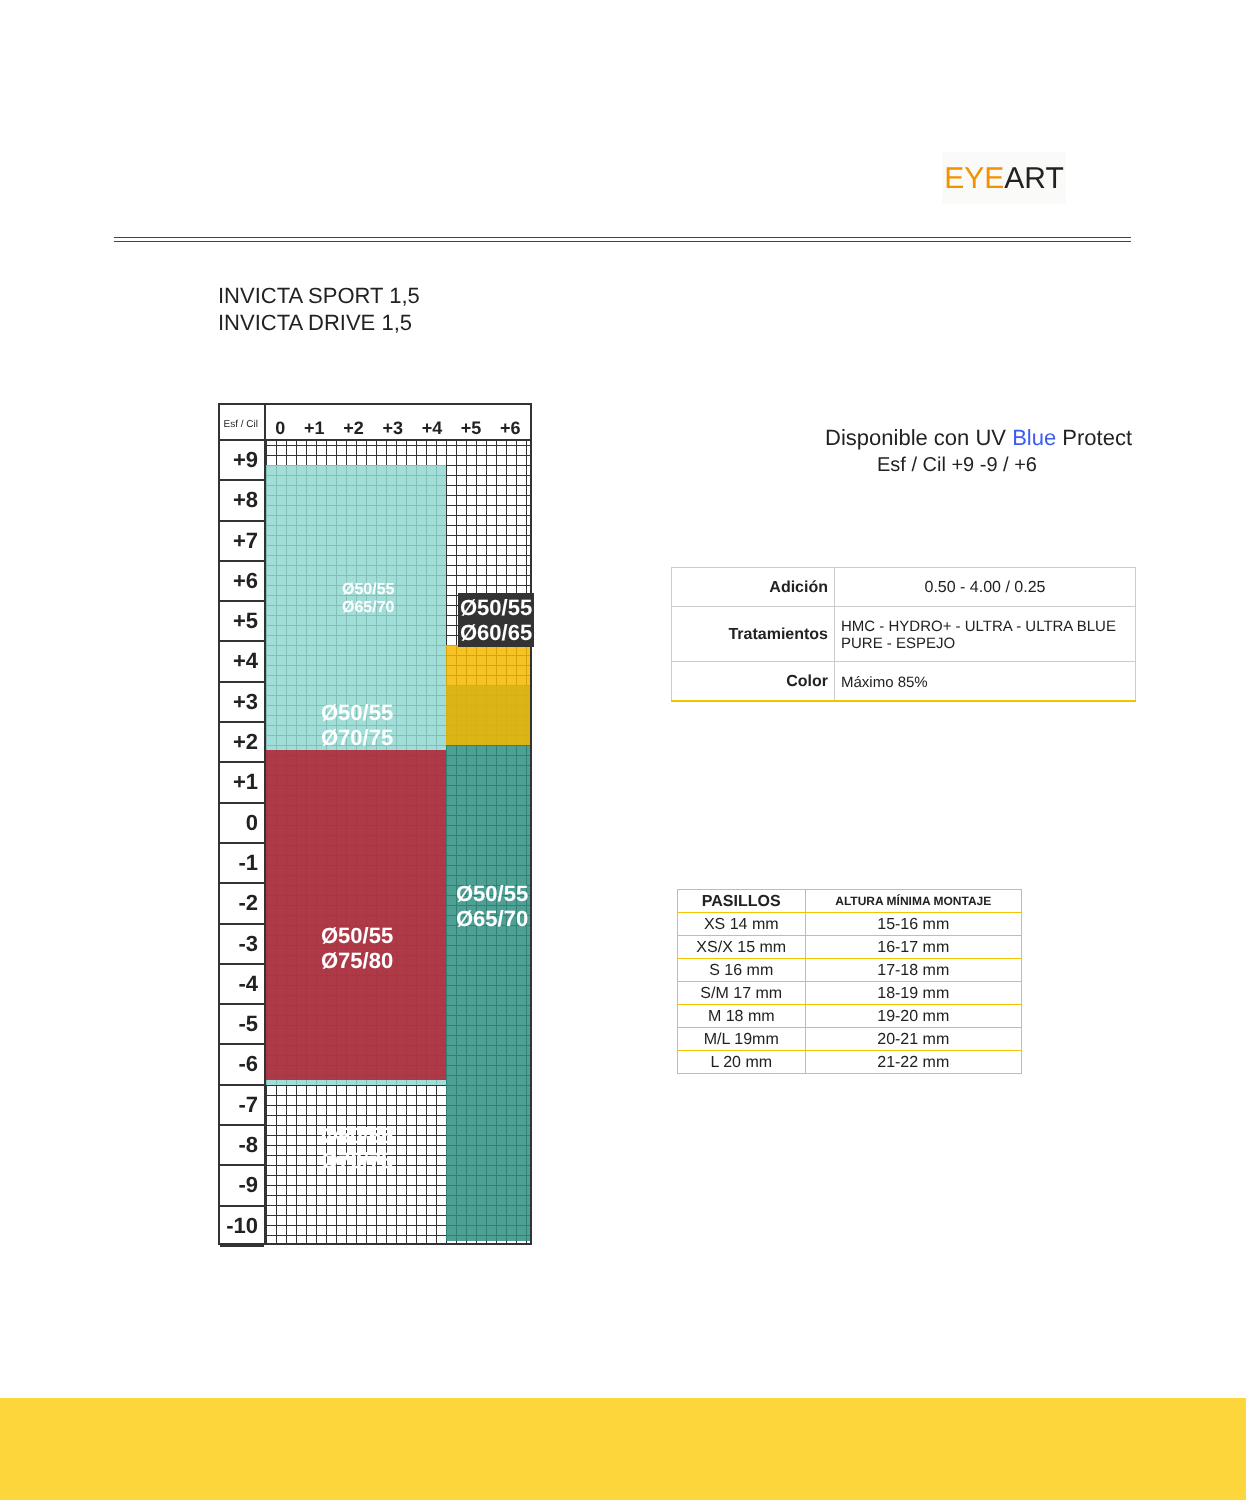EYEART
INVICTA SPORT 1,5
INVICTA DRIVE 1,5
Esf / Cil
+9
+8
+7
+6
+5
+4
+3
+2
+1
0
-1
-2
-3
-4
-5
-6
-7
-8
-9
-10
0 +1 +2 +3 +4 +5 +6
Ø50/55
Ø65/70
Ø50/55
Ø60/65
Ø50/55
Ø70/75
Ø50/55
Ø65/70
Ø50/55
Ø75/80
Ø50/55
Ø70/75
Disponible con UV Blue Protect
Esf / Cil +9 -9 / +6
| Adición | 0.50 - 4.00 / 0.25 |
| Tratamientos | HMC - HYDRO+ - ULTRA - ULTRA BLUE PURE - ESPEJO |
| Color | Máximo 85% |
| PASILLOS | ALTURA MÍNIMA MONTAJE |
| --- | --- |
| XS 14 mm | 15-16 mm |
| XS/X 15 mm | 16-17 mm |
| S 16 mm | 17-18 mm |
| S/M 17 mm | 18-19 mm |
| M 18 mm | 19-20 mm |
| M/L 19mm | 20-21 mm |
| L 20 mm | 21-22 mm |